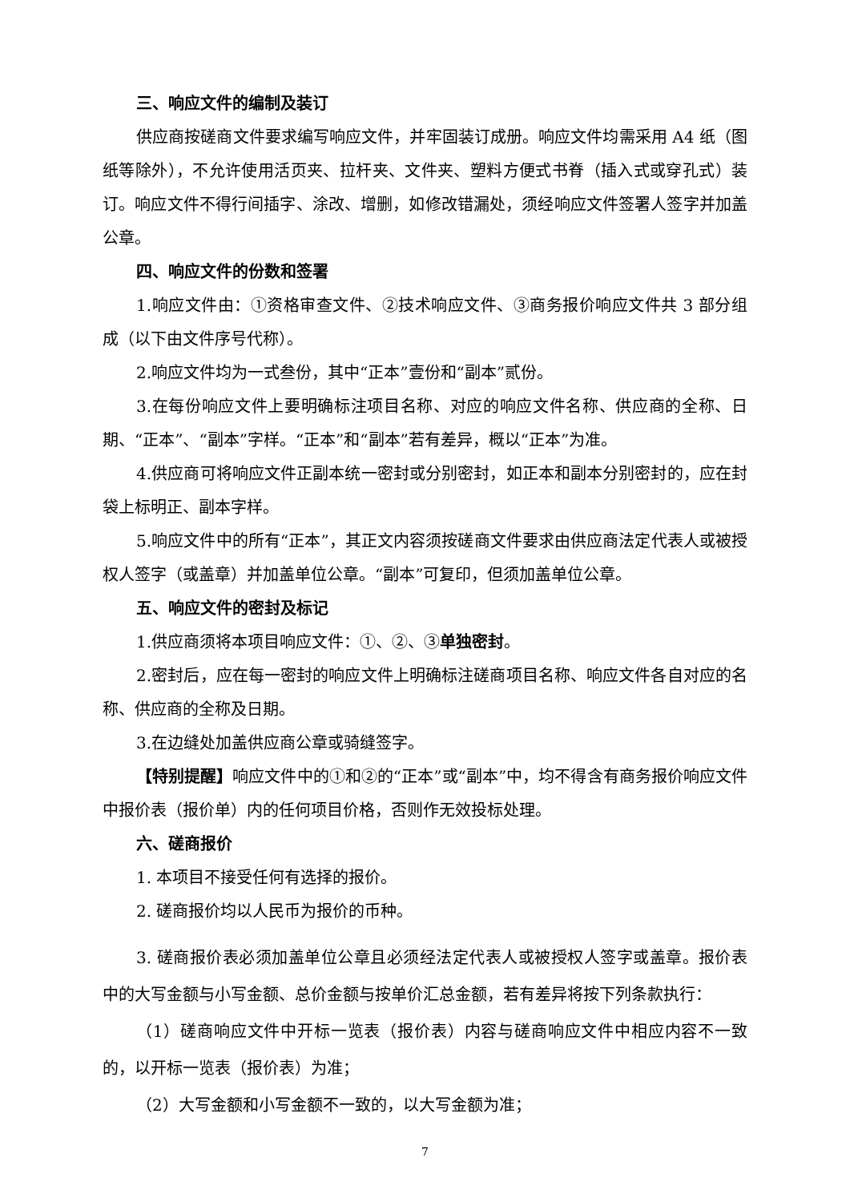三、响应文件的编制及装订
供应商按磋商文件要求编写响应文件，并牢固装订成册。响应文件均需采用 A4 纸（图纸等除外），不允许使用活页夹、拉杆夹、文件夹、塑料方便式书脊（插入式或穿孔式）装订。响应文件不得行间插字、涂改、增删，如修改错漏处，须经响应文件签署人签字并加盖公章。
四、响应文件的份数和签署
1.响应文件由：①资格审查文件、②技术响应文件、③商务报价响应文件共 3 部分组成（以下由文件序号代称）。
2.响应文件均为一式叁份，其中“正本”壹份和“副本”贰份。
3.在每份响应文件上要明确标注项目名称、对应的响应文件名称、供应商的全称、日期、“正本”、“副本”字样。“正本”和“副本”若有差异，概以“正本”为准。
4.供应商可将响应文件正副本统一密封或分别密封，如正本和副本分别密封的，应在封袋上标明正、副本字样。
5.响应文件中的所有“正本”，其正文内容须按磋商文件要求由供应商法定代表人或被授权人签字（或盖章）并加盖单位公章。“副本”可复印，但须加盖单位公章。
五、响应文件的密封及标记
1.供应商须将本项目响应文件：①、②、③单独密封。
2.密封后，应在每一密封的响应文件上明确标注磋商项目名称、响应文件各自对应的名称、供应商的全称及日期。
3.在边缝处加盖供应商公章或骑缝签字。
【特别提醒】响应文件中的①和②的“正本”或“副本”中，均不得含有商务报价响应文件中报价表（报价单）内的任何项目价格，否则作无效投标处理。
六、磋商报价
1. 本项目不接受任何有选择的报价。
2. 磋商报价均以人民币为报价的币种。
3. 磋商报价表必须加盖单位公章且必须经法定代表人或被授权人签字或盖章。报价表中的大写金额与小写金额、总价金额与按单价汇总金额，若有差异将按下列条款执行：
（1）磋商响应文件中开标一览表（报价表）内容与磋商响应文件中相应内容不一致的，以开标一览表（报价表）为准；
（2）大写金额和小写金额不一致的，以大写金额为准；
7